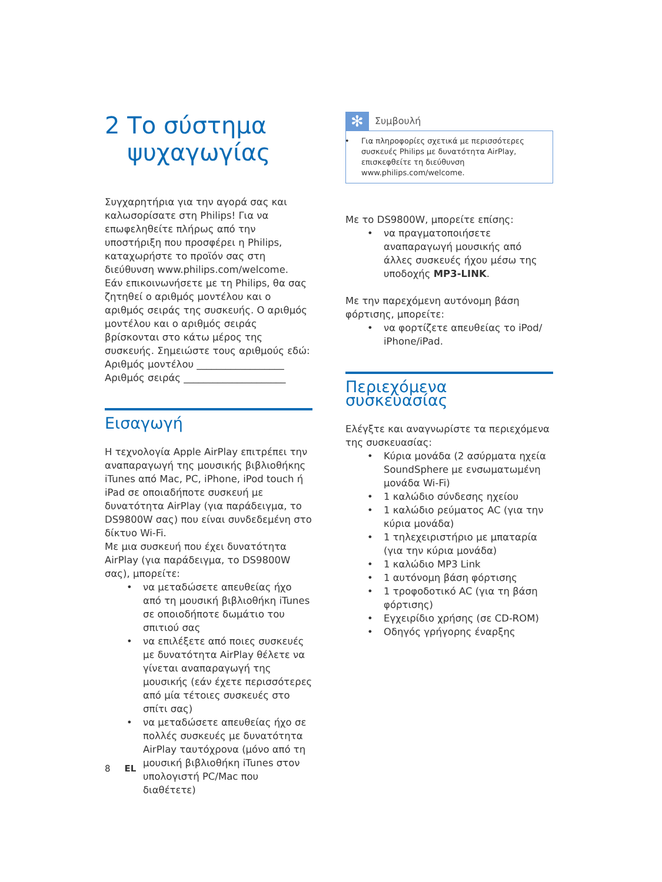2 Το σύστημα ψυχαγωγίας
Συγχαρητήρια για την αγορά σας και καλωσορίσατε στη Philips! Για να επωφεληθείτε πλήρως από την υποστήριξη που προσφέρει η Philips, καταχωρήστε το προϊόν σας στη διεύθυνση www.philips.com/welcome.
Εάν επικοινωνήσετε με τη Philips, θα σας ζητηθεί ο αριθμός μοντέλου και ο αριθμός σειράς της συσκευής. Ο αριθμός μοντέλου και ο αριθμός σειράς βρίσκονται στο κάτω μέρος της συσκευής. Σημειώστε τους αριθμούς εδώ:
Αριθμός μοντέλου __________________
Αριθμός σειράς _____________________
Εισαγωγή
Η τεχνολογία Apple AirPlay επιτρέπει την αναπαραγωγή της μουσικής βιβλιοθήκης iTunes από Mac, PC, iPhone, iPod touch ή iPad σε οποιαδήποτε συσκευή με δυνατότητα AirPlay (για παράδειγμα, το DS9800W σας) που είναι συνδεδεμένη στο δίκτυο Wi-Fi.
Με μια συσκευή που έχει δυνατότητα AirPlay (για παράδειγμα, το DS9800W σας), μπορείτε:
να μεταδώσετε απευθείας ήχο από τη μουσική βιβλιοθήκη iTunes σε οποιοδήποτε δωμάτιο του σπιτιού σας
να επιλέξετε από ποιες συσκευές με δυνατότητα AirPlay θέλετε να γίνεται αναπαραγωγή της μουσικής (εάν έχετε περισσότερες από μία τέτοιες συσκευές στο σπίτι σας)
να μεταδώσετε απευθείας ήχο σε πολλές συσκευές με δυνατότητα AirPlay ταυτόχρονα (μόνο από τη μουσική βιβλιοθήκη iTunes στον υπολογιστή PC/Mac που διαθέτετε)
✻
Συμβουλή
Για πληροφορίες σχετικά με περισσότερες συσκευές Philips με δυνατότητα AirPlay, επισκεφθείτε τη διεύθυνση www.philips.com/welcome.
Με το DS9800W, μπορείτε επίσης:
να πραγματοποιήσετε αναπαραγωγή μουσικής από άλλες συσκευές ήχου μέσω της υποδοχής MP3-LINK.
Με την παρεχόμενη αυτόνομη βάση φόρτισης, μπορείτε:
να φορτίζετε απευθείας το iPod/ iPhone/iPad.
Περιεχόμενα συσκευασίας
Ελέγξτε και αναγνωρίστε τα περιεχόμενα της συσκευασίας:
Κύρια μονάδα (2 ασύρματα ηχεία SoundSphere με ενσωματωμένη μονάδα Wi-Fi)
1 καλώδιο σύνδεσης ηχείου
1 καλώδιο ρεύματος AC (για την κύρια μονάδα)
1 τηλεχειριστήριο με μπαταρία (για την κύρια μονάδα)
1 καλώδιο MP3 Link
1 αυτόνομη βάση φόρτισης
1 τροφοδοτικό AC (για τη βάση φόρτισης)
Εγχειρίδιο χρήσης (σε CD-ROM)
Οδηγός γρήγορης έναρξης
8 EL